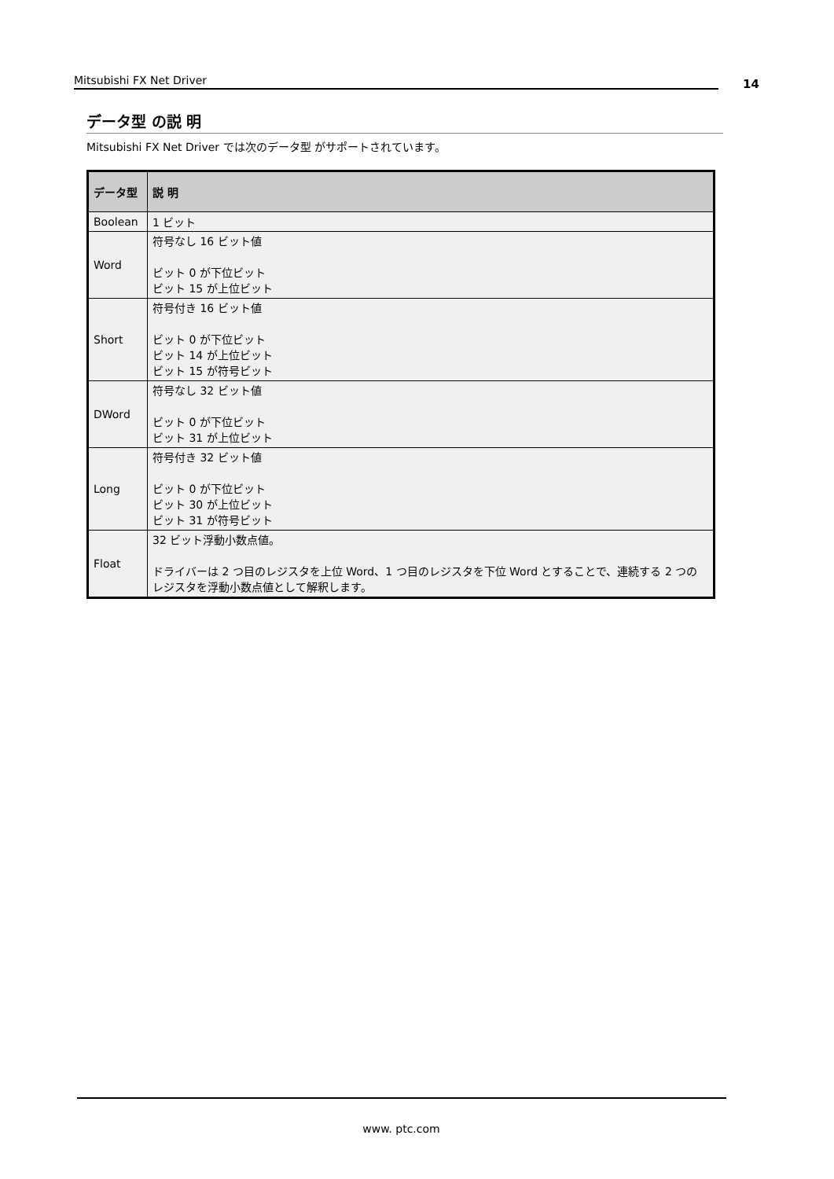Mitsubishi FX Net Driver 14
データ型 の説 明
Mitsubishi FX Net Driver では次のデータ型 がサポートされています。
| データ型 | 説 明 |
| --- | --- |
| Boolean | 1 ビット |
| Word | 符号なし 16 ビット値 ビット 0 が下位ビット ビット 15 が上位ビット |
| Short | 符号付き 16 ビット値 ビット 0 が下位ビット ビット 14 が上位ビット ビット 15 が符号ビット |
| DWord | 符号なし 32 ビット値 ビット 0 が下位ビット ビット 31 が上位ビット |
| Long | 符号付き 32 ビット値 ビット 0 が下位ビット ビット 30 が上位ビット ビット 31 が符号ビット |
| Float | 32 ビット浮動小数点値。 ドライバーは 2 つ目のレジスタを上位 Word、1 つ目のレジスタを下位 Word とすることで、連続する 2 つのレジスタを浮動小数点値として解釈します。 |
www. ptc.com